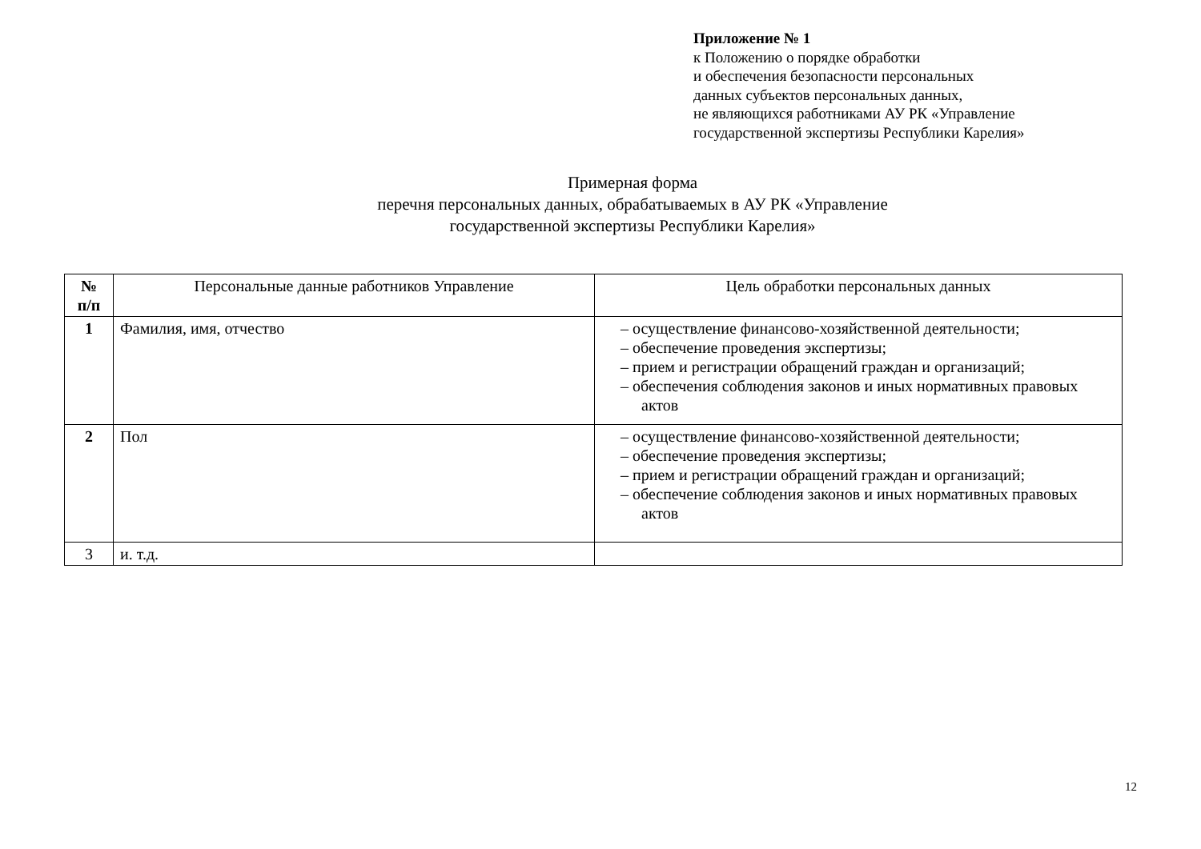Приложение № 1
к Положению о порядке обработки
и обеспечения безопасности персональных
данных субъектов персональных данных,
не являющихся работниками АУ РК «Управление
государственной экспертизы Республики Карелия»
Примерная форма
перечня персональных данных, обрабатываемых в АУ РК «Управление
государственной экспертизы Республики Карелия»
| № п/п | Персональные данные работников Управление | Цель обработки персональных данных |
| --- | --- | --- |
| 1 | Фамилия, имя, отчество | – осуществление финансово-хозяйственной деятельности; – обеспечение проведения экспертизы; – прием и регистрации обращений граждан и организаций; – обеспечения соблюдения законов и иных нормативных правовых актов |
| 2 | Пол | – осуществление финансово-хозяйственной деятельности; – обеспечение проведения экспертизы; – прием и регистрации обращений граждан и организаций; – обеспечение соблюдения законов и иных нормативных правовых актов |
| 3 | и. т.д. | |
12